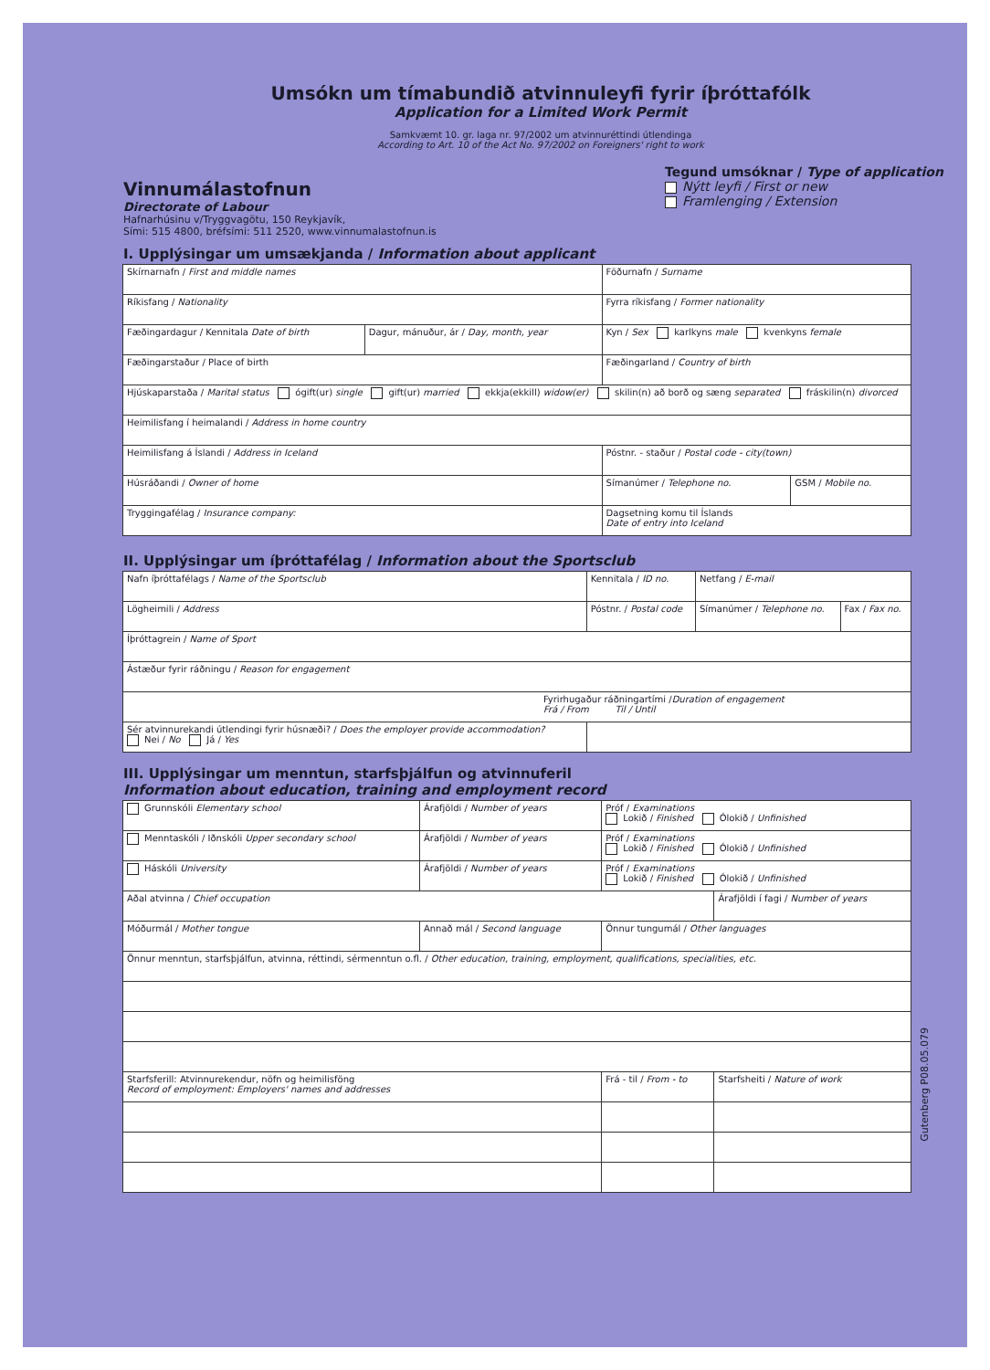Umsókn um tímabundið atvinnuleyfi fyrir íþróttafólk
Application for a Limited Work Permit
Samkvæmt 10. gr. laga nr. 97/2002 um atvinnuréttindi útlendinga
According to Art. 10 of the Act No. 97/2002 on Foreigners' right to work
Vinnumálastofnun
Directorate of Labour
Hafnarhúsinu v/Tryggvagötu, 150 Reykjavík,
Sími: 515 4800, bréfsími: 511 2520, www.vinnumalastofnun.is
Tegund umsóknar / Type of application
Nýtt leyfi / First or new
Framlenging / Extension
I. Upplýsingar um umsækjanda / Information about applicant
| Skírnarnafn / First and middle names | | Föðurnafn / Surname | |
| Ríkisfang / Nationality | | Fyrra ríkisfang / Former nationality | |
| Fæðingardagur / Kennitala Date of birth | Dagur, mánuður, ár / Day, month, year | Kyn / Sex karlkyns male kvenkyns female | |
| Fæðingarstaður / Place of birth | | Fæðingarland / Country of birth | |
| Hjúskaparstaða / Marital status ógift(ur) single gift(ur) married ekkja(ekkill) widow(er) skilin(n) að borð og sæng separated fráskilin(n) divorced | | | |
| Heimilisfang í heimalandi / Address in home country | | | |
| Heimilisfang á Íslandi / Address in Iceland | | Póstnr. - staður / Postal code - city(town) | |
| Húsráðandi / Owner of home | | Símanúmer / Telephone no. | GSM / Mobile no. |
| Tryggingafélag / Insurance company: | | Dagsetning komu til Íslands Date of entry into Iceland | |
II. Upplýsingar um íþróttafélag / Information about the Sportsclub
| Nafn íþróttafélags / Name of the Sportsclub | | Kennitala / ID no. | Netfang / E-mail | |
| Lögheimili / Address | Póstnr. / Postal code | | Símanúmer / Telephone no. | Fax / Fax no. |
| Íþróttagrein / Name of Sport | | | | |
| Ástæður fyrir ráðningu / Reason for engagement | | | | |
| Fyrirhugaður ráðningartími / Duration of engagement Frá / From Til / Until | | | | |
| Sér atvinnurekandi útlendingi fyrir húsnæði? / Does the employer provide accommodation? Nei / No Já / Yes | | | | |
III. Upplýsingar um menntun, starfsþjálfun og atvinnuferil
Information about education, training and employment record
| Grunnskóli Elementary school | Árafjöldi / Number of years | Próf / Examinations Lokið / Finished Ólokið / Unfinished | |
| Menntaskóli / Iðnskóli Upper secondary school | Árafjöldi / Number of years | Próf / Examinations Lokið / Finished Ólokið / Unfinished | |
| Háskóli University | Árafjöldi / Number of years | Próf / Examinations Lokið / Finished Ólokið / Unfinished | |
| Aðal atvinna / Chief occupation | | | Árafjöldi í fagi / Number of years |
| Móðurmál / Mother tongue | Annað mál / Second language | Önnur tungumál / Other languages | |
| Önnur menntun, starfsþjálfun, atvinna, réttindi, sérmenntun o.fl. / Other education, training, employment, qualifications, specialities, etc. | | | |
| Starfsferill: Atvinnurekendur, nöfn og heimilisföng Record of employment: Employers' names and addresses | | Frá - til / From - to | Starfsheiti / Nature of work |
Gutenberg P08.05.079